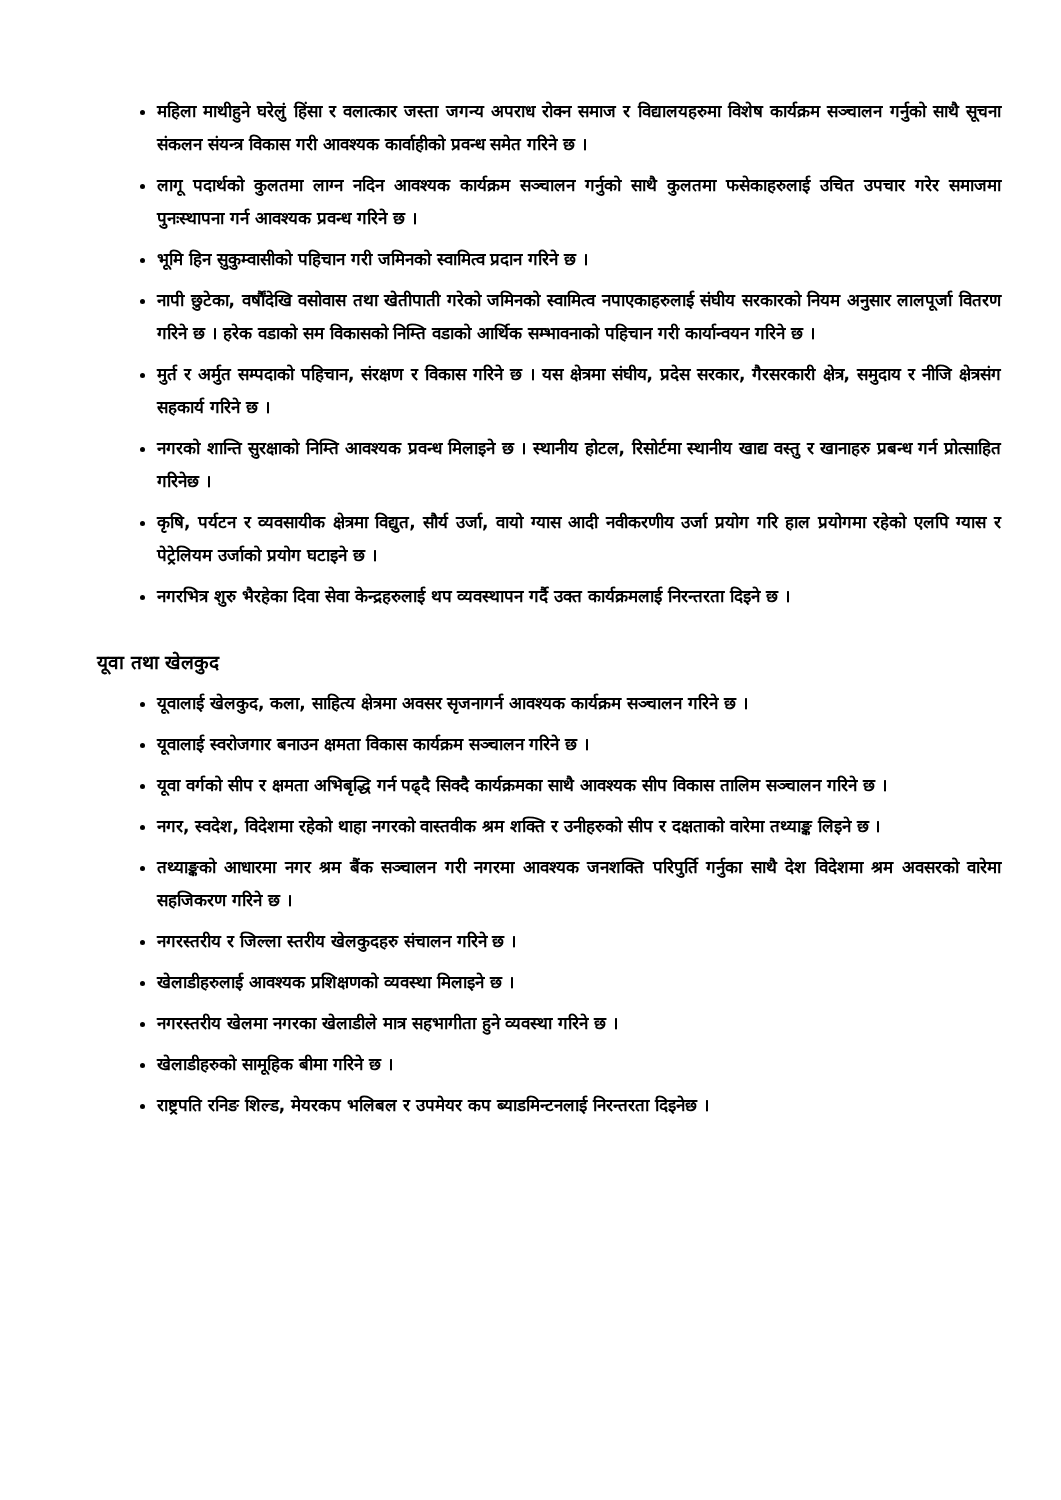महिला माथीहुने घरेलुं हिंसा र वलात्कार जस्ता जगन्य अपराध रोक्न समाज र विद्यालयहरुमा विशेष कार्यक्रम सञ्चालन गर्नुको साथै सूचना संकलन संयन्त्र विकास गरी आवश्यक कार्वाहीको प्रवन्ध समेत गरिने छ ।
लागू पदार्थको कुलतमा लाग्न नदिन आवश्यक कार्यक्रम सञ्चालन गर्नुको साथै कुलतमा फसेकाहरुलाई उचित उपचार गरेर समाजमा पुनःस्थापना गर्न आवश्यक प्रवन्ध गरिने छ ।
भूमि हिन सुकुम्वासीको पहिचान गरी जमिनको स्वामित्व प्रदान गरिने छ ।
नापी छुटेका, वर्षौंदेखि वसोवास तथा खेतीपाती गरेको जमिनको स्वामित्व नपाएकाहरुलाई संघीय सरकारको नियम अनुसार लालपूर्जा वितरण गरिने छ । हरेक वडाको सम विकासको निम्ति वडाको आर्थिक सम्भावनाको पहिचान गरी कार्यान्वयन गरिने छ ।
मुर्त र अर्मुत सम्पदाको पहिचान, संरक्षण र विकास गरिने छ । यस क्षेत्रमा संघीय, प्रदेस सरकार, गैरसरकारी क्षेत्र, समुदाय र नीजि क्षेत्रसंग सहकार्य गरिने छ ।
नगरको शान्ति सुरक्षाको निम्ति आवश्यक प्रवन्ध मिलाइने छ । स्थानीय होटल, रिसोर्टमा स्थानीय खाद्य वस्तु र खानाहरु प्रबन्ध गर्न प्रोत्साहित गरिनेछ ।
कृषि, पर्यटन र व्यवसायीक क्षेत्रमा विद्युत, सौर्य उर्जा, वायो ग्यास आदी नवीकरणीय उर्जा प्रयोग गरि हाल प्रयोगमा रहेको एलपि ग्यास र पेट्रेलियम उर्जाको प्रयोग घटाइने छ ।
नगरभित्र शुरु भैरहेका दिवा सेवा केन्द्रहरुलाई थप व्यवस्थापन गर्दै उक्त कार्यक्रमलाई निरन्तरता दिइने छ ।
यूवा तथा खेलकुद
यूवालाई खेलकुद, कला, साहित्य क्षेत्रमा अवसर सृजनागर्न आवश्यक कार्यक्रम सञ्चालन गरिने छ ।
यूवालाई स्वरोजगार बनाउन क्षमता विकास कार्यक्रम सञ्चालन गरिने छ ।
यूवा वर्गको सीप र क्षमता अभिबृद्धि गर्न पढ्दै सिक्दै कार्यक्रमका साथै आवश्यक सीप विकास तालिम सञ्चालन गरिने छ ।
नगर, स्वदेश, विदेशमा रहेको थाहा नगरको वास्तवीक श्रम शक्ति र उनीहरुको सीप र दक्षताको वारेमा तथ्याङ्क लिइने छ ।
तथ्याङ्कको आधारमा नगर श्रम बैंक सञ्चालन गरी नगरमा आवश्यक जनशक्ति परिपुर्ति गर्नुका साथै देश विदेशमा श्रम अवसरको वारेमा सहजिकरण गरिने छ ।
नगरस्तरीय र जिल्ला स्तरीय खेलकुदहरु संचालन गरिने छ ।
खेलाडीहरुलाई आवश्यक प्रशिक्षणको व्यवस्था मिलाइने छ ।
नगरस्तरीय खेलमा नगरका खेलाडीले मात्र सहभागीता हुने व्यवस्था गरिने छ ।
खेलाडीहरुको सामूहिक बीमा गरिने छ ।
राष्ट्रपति रनिङ शिल्ड, मेयरकप भलिबल र उपमेयर कप ब्याडमिन्टनलाई निरन्तरता दिइनेछ ।